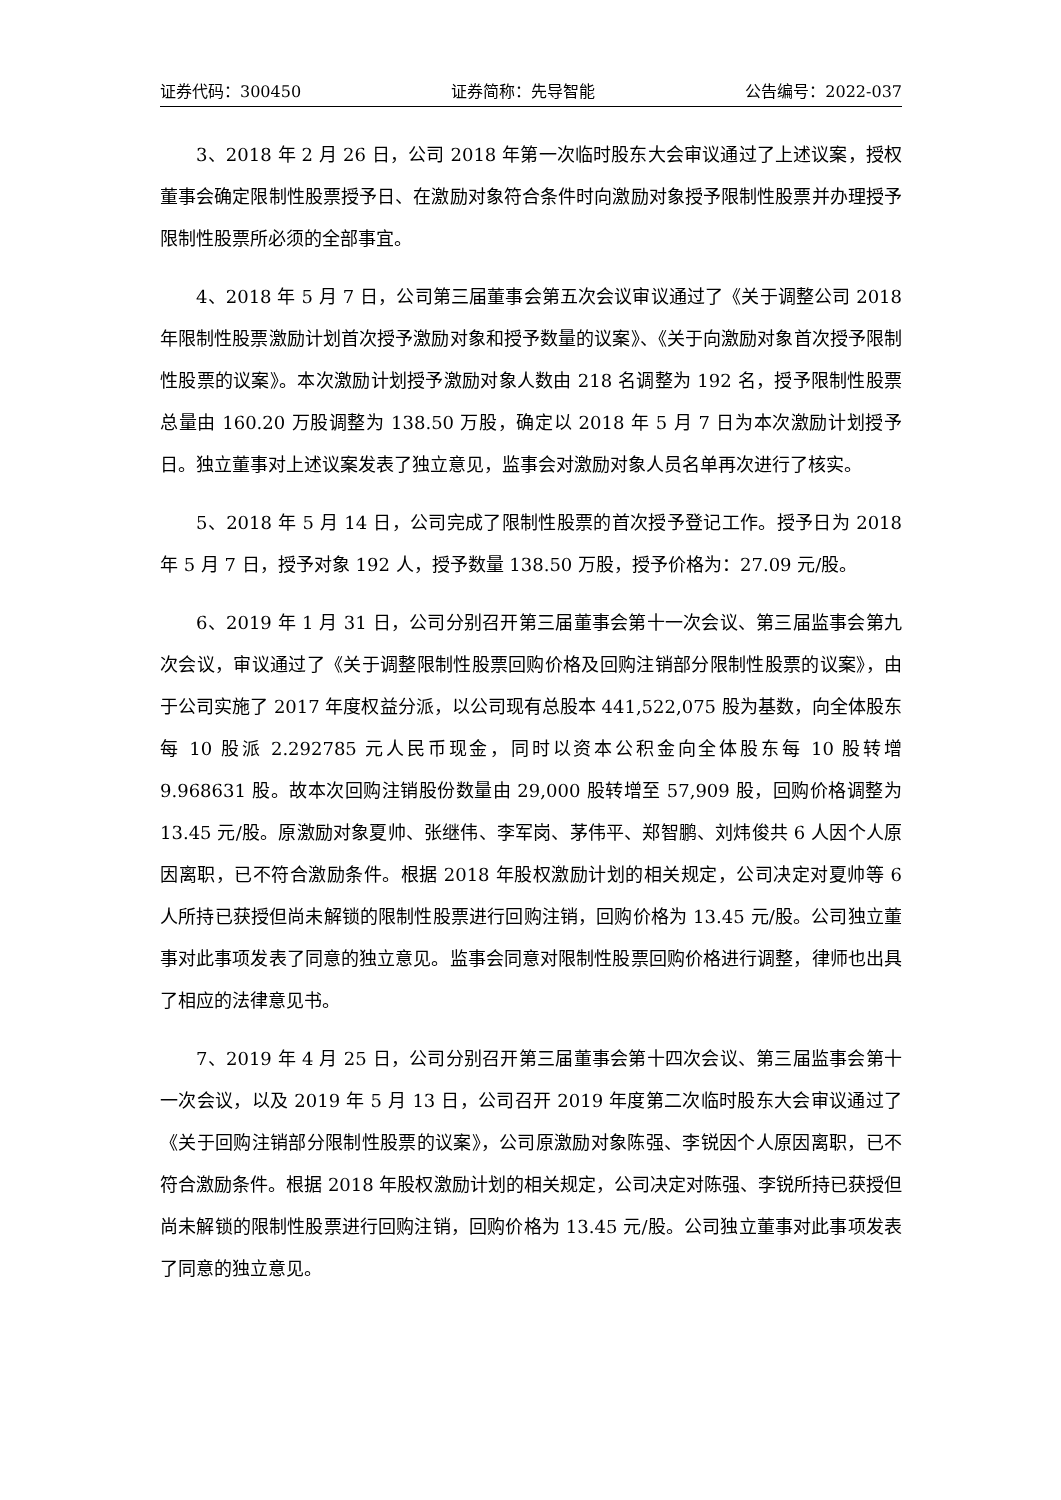证券代码：300450 证券简称：先导智能 公告编号：2022-037
3、2018 年 2 月 26 日，公司 2018 年第一次临时股东大会审议通过了上述议案，授权董事会确定限制性股票授予日、在激励对象符合条件时向激励对象授予限制性股票并办理授予限制性股票所必须的全部事宜。
4、2018 年 5 月 7 日，公司第三届董事会第五次会议审议通过了《关于调整公司 2018 年限制性股票激励计划首次授予激励对象和授予数量的议案》、《关于向激励对象首次授予限制性股票的议案》。本次激励计划授予激励对象人数由 218 名调整为 192 名，授予限制性股票总量由 160.20 万股调整为 138.50 万股，确定以 2018 年 5 月 7 日为本次激励计划授予日。独立董事对上述议案发表了独立意见，监事会对激励对象人员名单再次进行了核实。
5、2018 年 5 月 14 日，公司完成了限制性股票的首次授予登记工作。授予日为 2018 年 5 月 7 日，授予对象 192 人，授予数量 138.50 万股，授予价格为：27.09 元/股。
6、2019 年 1 月 31 日，公司分别召开第三届董事会第十一次会议、第三届监事会第九次会议，审议通过了《关于调整限制性股票回购价格及回购注销部分限制性股票的议案》，由于公司实施了 2017 年度权益分派，以公司现有总股本 441,522,075 股为基数，向全体股东每 10 股派 2.292785 元人民币现金，同时以资本公积金向全体股东每 10 股转增 9.968631 股。故本次回购注销股份数量由 29,000 股转增至 57,909 股，回购价格调整为 13.45 元/股。原激励对象夏帅、张继伟、李军岗、茅伟平、郑智鹏、刘炜俊共 6 人因个人原因离职，已不符合激励条件。根据 2018 年股权激励计划的相关规定，公司决定对夏帅等 6 人所持已获授但尚未解锁的限制性股票进行回购注销，回购价格为 13.45 元/股。公司独立董事对此事项发表了同意的独立意见。监事会同意对限制性股票回购价格进行调整，律师也出具了相应的法律意见书。
7、2019 年 4 月 25 日，公司分别召开第三届董事会第十四次会议、第三届监事会第十一次会议，以及 2019 年 5 月 13 日，公司召开 2019 年度第二次临时股东大会审议通过了《关于回购注销部分限制性股票的议案》，公司原激励对象陈强、李锐因个人原因离职，已不符合激励条件。根据 2018 年股权激励计划的相关规定，公司决定对陈强、李锐所持已获授但尚未解锁的限制性股票进行回购注销，回购价格为 13.45 元/股。公司独立董事对此事项发表了同意的独立意见。